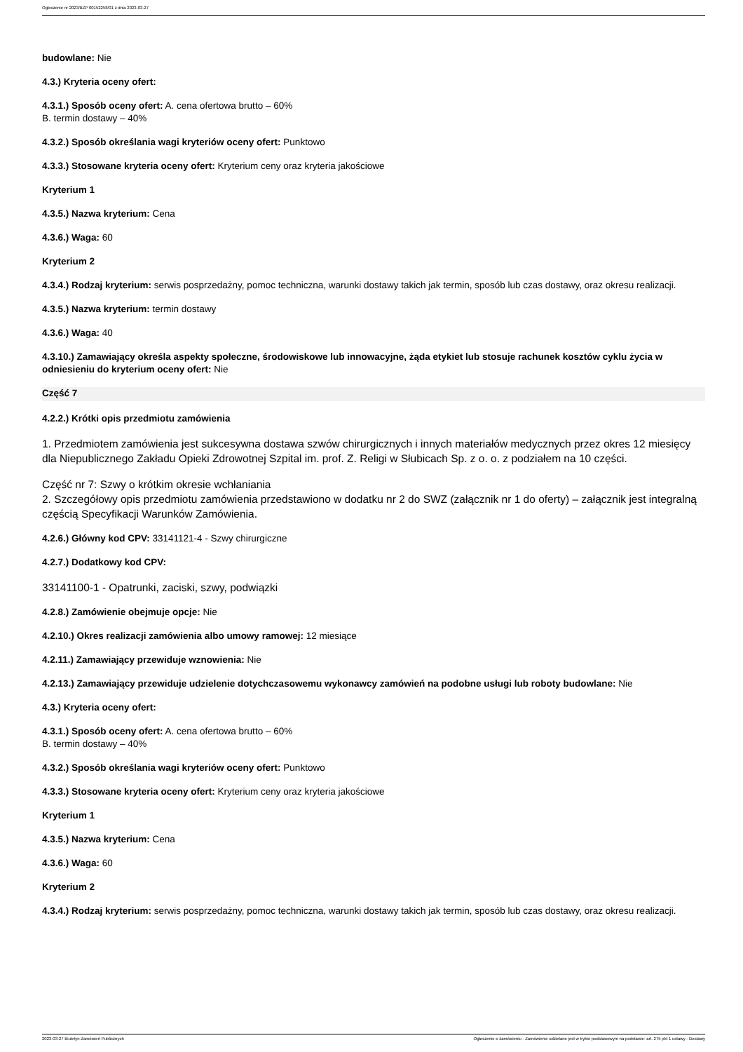Ogłoszenie nr 2023/BZP 00152258/01 z dnia 2023-03-27
budowlane: Nie
4.3.) Kryteria oceny ofert:
4.3.1.) Sposób oceny ofert: A. cena ofertowa brutto – 60%
B. termin dostawy – 40%
4.3.2.) Sposób określania wagi kryteriów oceny ofert: Punktowo
4.3.3.) Stosowane kryteria oceny ofert: Kryterium ceny oraz kryteria jakościowe
Kryterium 1
4.3.5.) Nazwa kryterium: Cena
4.3.6.) Waga: 60
Kryterium 2
4.3.4.) Rodzaj kryterium: serwis posprzedażny, pomoc techniczna, warunki dostawy takich jak termin, sposób lub czas dostawy, oraz okresu realizacji.
4.3.5.) Nazwa kryterium: termin dostawy
4.3.6.) Waga: 40
4.3.10.) Zamawiający określa aspekty społeczne, środowiskowe lub innowacyjne, żąda etykiet lub stosuje rachunek kosztów cyklu życia w odniesieniu do kryterium oceny ofert: Nie
Część 7
4.2.2.) Krótki opis przedmiotu zamówienia
1. Przedmiotem zamówienia jest sukcesywna dostawa szwów chirurgicznych i innych materiałów medycznych przez okres 12 miesięcy dla Niepublicznego Zakładu Opieki Zdrowotnej Szpital im. prof. Z. Religi w Słubicach Sp. z o. o. z podziałem na 10 części.
Część nr 7: Szwy o krótkim okresie wchłaniania
2. Szczegółowy opis przedmiotu zamówienia przedstawiono w dodatku nr 2 do SWZ (załącznik nr 1 do oferty) – załącznik jest integralną częścią Specyfikacji Warunków Zamówienia.
4.2.6.) Główny kod CPV: 33141121-4 - Szwy chirurgiczne
4.2.7.) Dodatkowy kod CPV:
33141100-1 - Opatrunki, zaciski, szwy, podwiązki
4.2.8.) Zamówienie obejmuje opcje: Nie
4.2.10.) Okres realizacji zamówienia albo umowy ramowej: 12 miesiące
4.2.11.) Zamawiający przewiduje wznowienia: Nie
4.2.13.) Zamawiający przewiduje udzielenie dotychczasowemu wykonawcy zamówień na podobne usługi lub roboty budowlane: Nie
4.3.) Kryteria oceny ofert:
4.3.1.) Sposób oceny ofert: A. cena ofertowa brutto – 60%
B. termin dostawy – 40%
4.3.2.) Sposób określania wagi kryteriów oceny ofert: Punktowo
4.3.3.) Stosowane kryteria oceny ofert: Kryterium ceny oraz kryteria jakościowe
Kryterium 1
4.3.5.) Nazwa kryterium: Cena
4.3.6.) Waga: 60
Kryterium 2
4.3.4.) Rodzaj kryterium: serwis posprzedażny, pomoc techniczna, warunki dostawy takich jak termin, sposób lub czas dostawy, oraz okresu realizacji.
2023-03-27 Biuletyn Zamówień Publicznych Ogłoszenie o zamówieniu - Zamówienie udzielane jest w trybie podstawowym na podstawie: art. 275 pkt 1 ustawy - Dostawy